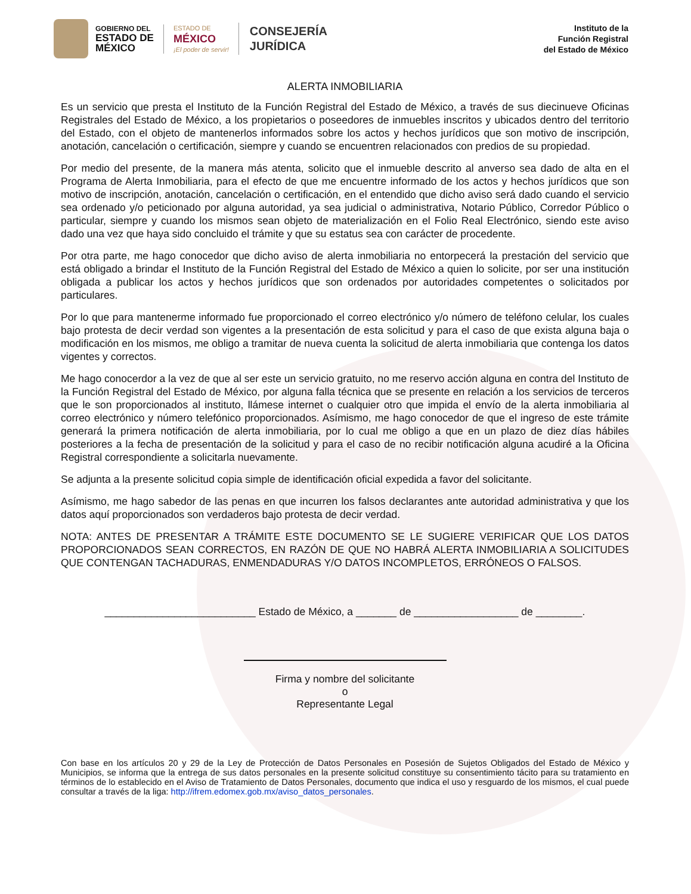GOBIERNO DEL
ESTADO DE
MÉXICO
ESTADO DE
MÉXICO
¡El poder de servir!
CONSEJERÍA
JURÍDICA
Instituto de la
Función Registral
del Estado de México
ALERTA INMOBILIARIA
Es un servicio que presta el Instituto de la Función Registral del Estado de México, a través de sus diecinueve Oficinas Registrales del Estado de México, a los propietarios o poseedores de inmuebles inscritos y ubicados dentro del territorio del Estado, con el objeto de mantenerlos informados sobre los actos y hechos jurídicos que son motivo de inscripción, anotación, cancelación o certificación, siempre y cuando se encuentren relacionados con predios de su propiedad.
Por medio del presente, de la manera más atenta, solicito que el inmueble descrito al anverso sea dado de alta en el Programa de Alerta Inmobiliaria, para el efecto de que me encuentre informado de los actos y hechos jurídicos que son motivo de inscripción, anotación, cancelación o certificación, en el entendido que dicho aviso será dado cuando el servicio sea ordenado y/o peticionado por alguna autoridad, ya sea judicial o administrativa, Notario Público, Corredor Público o particular, siempre y cuando los mismos sean objeto de materialización en el Folio Real Electrónico, siendo este aviso dado una vez que haya sido concluido el trámite y que su estatus sea con carácter de procedente.
Por otra parte, me hago conocedor que dicho aviso de alerta inmobiliaria no entorpecerá la prestación del servicio que está obligado a brindar el Instituto de la Función Registral del Estado de México a quien lo solicite, por ser una institución obligada a publicar los actos y hechos jurídicos que son ordenados por autoridades competentes o solicitados por particulares.
Por lo que para mantenerme informado fue proporcionado el correo electrónico y/o número de teléfono celular, los cuales bajo protesta de decir verdad son vigentes a la presentación de esta solicitud y para el caso de que exista alguna baja o modificación en los mismos, me obligo a tramitar de nueva cuenta la solicitud de alerta inmobiliaria que contenga los datos vigentes y correctos.
Me hago conocerdor a la vez de que al ser este un servicio gratuito, no me reservo acción alguna en contra del Instituto de la Función Registral del Estado de México, por alguna falla técnica que se presente en relación a los servicios de terceros que le son proporcionados al instituto, llámese internet o cualquier otro que impida el envío de la alerta inmobiliaria al correo electrónico y número telefónico proporcionados. Asímismo, me hago conocedor de que el ingreso de este trámite generará la primera notificación de alerta inmobiliaria, por lo cual me obligo a que en un plazo de diez días hábiles posteriores a la fecha de presentación de la solicitud y para el caso de no recibir notificación alguna acudiré a la Oficina Registral correspondiente a solicitarla nuevamente.
Se adjunta a la presente solicitud copia simple de identificación oficial expedida a favor del solicitante.
Asímismo, me hago sabedor de las penas en que incurren los falsos declarantes ante autoridad administrativa y que los datos aquí proporcionados son verdaderos bajo protesta de decir verdad.
NOTA: ANTES DE PRESENTAR A TRÁMITE ESTE DOCUMENTO SE LE SUGIERE VERIFICAR QUE LOS DATOS PROPORCIONADOS SEAN CORRECTOS, EN RAZÓN DE QUE NO HABRÁ ALERTA INMOBILIARIA A SOLICITUDES QUE CONTENGAN TACHADURAS, ENMENDADURAS Y/O DATOS INCOMPLETOS, ERRÓNEOS O FALSOS.
__________________________ Estado de México, a _______ de __________________ de ________.
Firma y nombre del solicitante
o
Representante Legal
Con base en los artículos 20 y 29 de la Ley de Protección de Datos Personales en Posesión de Sujetos Obligados del Estado de México y Municipios, se informa que la entrega de sus datos personales en la presente solicitud constituye su consentimiento tácito para su tratamiento en términos de lo establecido en el Aviso de Tratamiento de Datos Personales, documento que indica el uso y resguardo de los mismos, el cual puede consultar a través de la liga: http://ifrem.edomex.gob.mx/aviso_datos_personales.